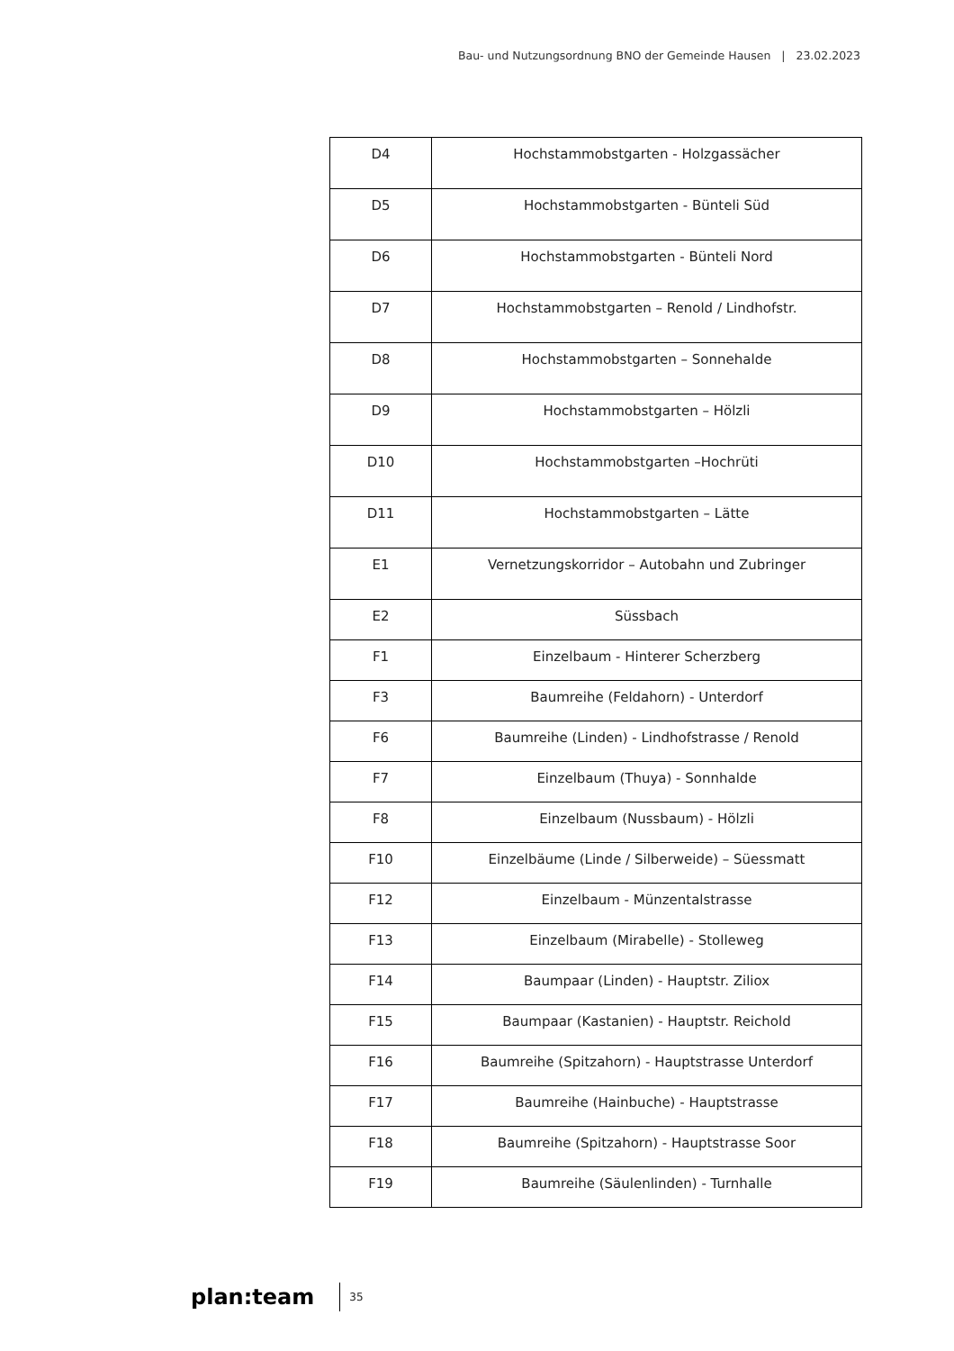Bau- und Nutzungsordnung BNO der Gemeinde Hausen | 23.02.2023
| D4 | Hochstammobstgarten - Holzgassächer |
| D5 | Hochstammobstgarten - Bünteli Süd |
| D6 | Hochstammobstgarten - Bünteli Nord |
| D7 | Hochstammobstgarten – Renold / Lindhofstr. |
| D8 | Hochstammobstgarten – Sonnehalde |
| D9 | Hochstammobstgarten – Hölzli |
| D10 | Hochstammobstgarten –Hochrüti |
| D11 | Hochstammobstgarten – Lätte |
| E1 | Vernetzungskorridor – Autobahn und Zubringer |
| E2 | Süssbach |
| F1 | Einzelbaum - Hinterer Scherzberg |
| F3 | Baumreihe (Feldahorn) - Unterdorf |
| F6 | Baumreihe (Linden) - Lindhofstrasse / Renold |
| F7 | Einzelbaum (Thuya) - Sonnhalde |
| F8 | Einzelbaum (Nussbaum) - Hölzli |
| F10 | Einzelbäume (Linde / Silberweide) – Süessmatt |
| F12 | Einzelbaum - Münzentalstrasse |
| F13 | Einzelbaum (Mirabelle) - Stolleweg |
| F14 | Baumpaar (Linden) - Hauptstr. Ziliox |
| F15 | Baumpaar (Kastanien) - Hauptstr. Reichold |
| F16 | Baumreihe (Spitzahorn) - Hauptstrasse Unterdorf |
| F17 | Baumreihe (Hainbuche) - Hauptstrasse |
| F18 | Baumreihe (Spitzahorn) - Hauptstrasse Soor |
| F19 | Baumreihe (Säulenlinden) - Turnhalle |
plan:team 35